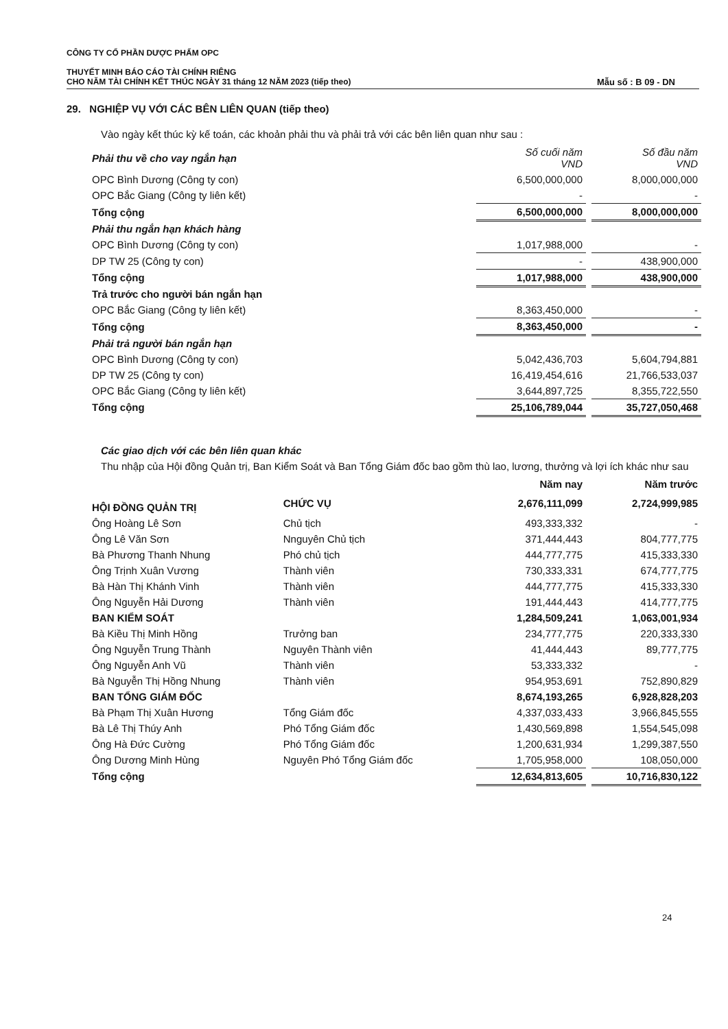CÔNG TY CỔ PHẦN DƯỢC PHẨM OPC
THUYẾT MINH BÁO CÁO TÀI CHÍNH RIÊNG
Mẫu số : B 09 - DN CHO NĂM TÀI CHÍNH KẾT THÚC NGÀY 31 tháng 12 NĂM 2023 (tiếp theo)
29. NGHIỆP VỤ VỚI CÁC BÊN LIÊN QUAN (tiếp theo)
Vào ngày kết thúc kỳ kế toán, các khoản phải thu và phải trả với các bên liên quan như sau :
| Phải thu về cho vay ngắn hạn | Số cuối năm VND | | Số đầu năm VND |
| OPC Bình Dương (Công ty con) | 6,500,000,000 | | 8,000,000,000 |
| OPC Bắc Giang (Công ty liên kết) | - | | - |
| Tổng cộng | 6,500,000,000 | | 8,000,000,000 |
| Phải thu ngắn hạn khách hàng | | | |
| OPC Bình Dương (Công ty con) | 1,017,988,000 | | - |
| DP TW 25 (Công ty con) | - | | 438,900,000 |
| Tổng cộng | 1,017,988,000 | | 438,900,000 |
| Trả trước cho người bán ngắn hạn | | | |
| OPC Bắc Giang (Công ty liên kết) | 8,363,450,000 | | - |
| Tổng cộng | 8,363,450,000 | | - |
| Phải trả người bán ngắn hạn | | | |
| OPC Bình Dương (Công ty con) | 5,042,436,703 | | 5,604,794,881 |
| DP TW 25 (Công ty con) | 16,419,454,616 | | 21,766,533,037 |
| OPC Bắc Giang (Công ty liên kết) | 3,644,897,725 | | 8,355,722,550 |
| Tổng cộng | 25,106,789,044 | | 35,727,050,468 |
Các giao dịch với các bên liên quan khác
Thu nhập của Hội đồng Quản trị, Ban Kiểm Soát và Ban Tổng Giám đốc bao gồm thù lao, lương, thưởng và lợi ích khác như sau
| | | Năm nay | | Năm trước |
| HỘI ĐỒNG QUẢN TRỊ | CHỨC VỤ | 2,676,111,099 | | 2,724,999,985 |
| Ông Hoàng Lê Sơn | Chủ tịch | 493,333,332 | | - |
| Ông Lê Văn Sơn | Nnguyên Chủ tịch | 371,444,443 | | 804,777,775 |
| Bà Phương Thanh Nhung | Phó chủ tịch | 444,777,775 | | 415,333,330 |
| Ông Trịnh Xuân Vương | Thành viên | 730,333,331 | | 674,777,775 |
| Bà Hàn Thị Khánh Vinh | Thành viên | 444,777,775 | | 415,333,330 |
| Ông Nguyễn Hải Dương | Thành viên | 191,444,443 | | 414,777,775 |
| BAN KIỂM SOÁT | | 1,284,509,241 | | 1,063,001,934 |
| Bà Kiều Thị Minh Hồng | Trưởng ban | 234,777,775 | | 220,333,330 |
| Ông Nguyễn Trung Thành | Nguyên Thành viên | 41,444,443 | | 89,777,775 |
| Ông Nguyễn Anh Vũ | Thành viên | 53,333,332 | | - |
| Bà Nguyễn Thị Hồng Nhung | Thành viên | 954,953,691 | | 752,890,829 |
| BAN TỔNG GIÁM ĐỐC | | 8,674,193,265 | | 6,928,828,203 |
| Bà Phạm Thị Xuân Hương | Tổng Giám đốc | 4,337,033,433 | | 3,966,845,555 |
| Bà Lê Thị Thúy Anh | Phó Tổng Giám đốc | 1,430,569,898 | | 1,554,545,098 |
| Ông Hà Đức Cường | Phó Tổng Giám đốc | 1,200,631,934 | | 1,299,387,550 |
| Ông Dương Minh Hùng | Nguyên Phó Tổng Giám đốc | 1,705,958,000 | | 108,050,000 |
| Tổng cộng | | 12,634,813,605 | | 10,716,830,122 |
24